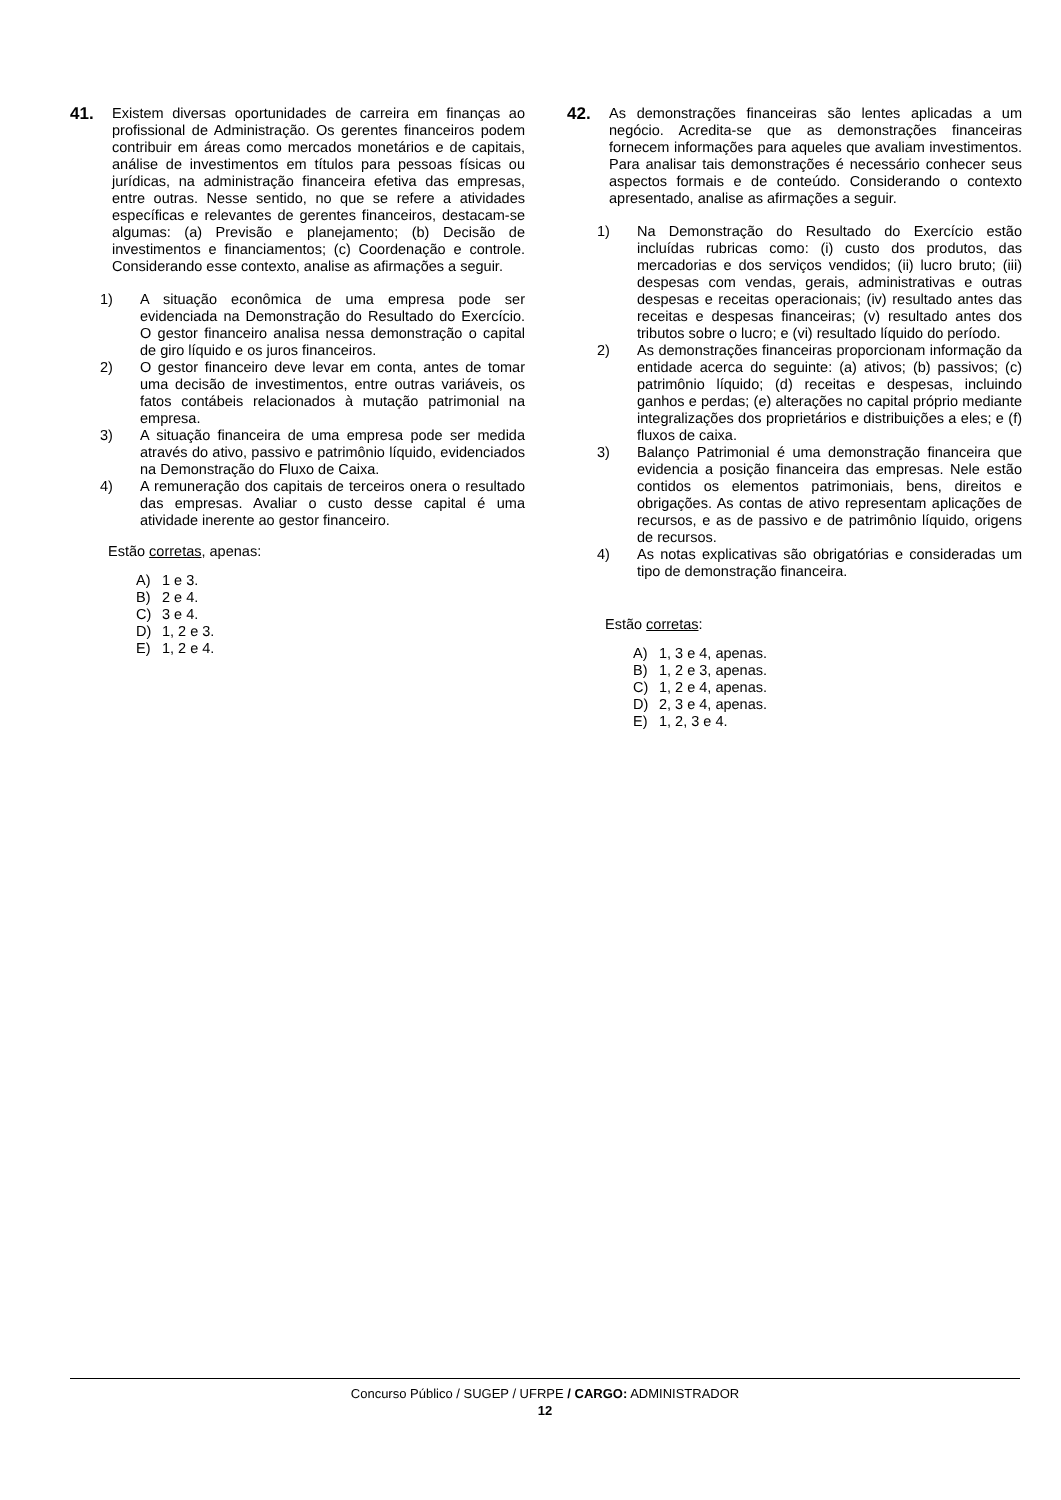41.
Existem diversas oportunidades de carreira em finanças ao profissional de Administração. Os gerentes financeiros podem contribuir em áreas como mercados monetários e de capitais, análise de investimentos em títulos para pessoas físicas ou jurídicas, na administração financeira efetiva das empresas, entre outras. Nesse sentido, no que se refere a atividades específicas e relevantes de gerentes financeiros, destacam-se algumas: (a) Previsão e planejamento; (b) Decisão de investimentos e financiamentos; (c) Coordenação e controle. Considerando esse contexto, analise as afirmações a seguir.
1) A situação econômica de uma empresa pode ser evidenciada na Demonstração do Resultado do Exercício. O gestor financeiro analisa nessa demonstração o capital de giro líquido e os juros financeiros.
2) O gestor financeiro deve levar em conta, antes de tomar uma decisão de investimentos, entre outras variáveis, os fatos contábeis relacionados à mutação patrimonial na empresa.
3) A situação financeira de uma empresa pode ser medida através do ativo, passivo e patrimônio líquido, evidenciados na Demonstração do Fluxo de Caixa.
4) A remuneração dos capitais de terceiros onera o resultado das empresas. Avaliar o custo desse capital é uma atividade inerente ao gestor financeiro.
Estão corretas, apenas:
A) 1 e 3.
B) 2 e 4.
C) 3 e 4.
D) 1, 2 e 3.
E) 1, 2 e 4.
42.
As demonstrações financeiras são lentes aplicadas a um negócio. Acredita-se que as demonstrações financeiras fornecem informações para aqueles que avaliam investimentos. Para analisar tais demonstrações é necessário conhecer seus aspectos formais e de conteúdo. Considerando o contexto apresentado, analise as afirmações a seguir.
1) Na Demonstração do Resultado do Exercício estão incluídas rubricas como: (i) custo dos produtos, das mercadorias e dos serviços vendidos; (ii) lucro bruto; (iii) despesas com vendas, gerais, administrativas e outras despesas e receitas operacionais; (iv) resultado antes das receitas e despesas financeiras; (v) resultado antes dos tributos sobre o lucro; e (vi) resultado líquido do período.
2) As demonstrações financeiras proporcionam informação da entidade acerca do seguinte: (a) ativos; (b) passivos; (c) patrimônio líquido; (d) receitas e despesas, incluindo ganhos e perdas; (e) alterações no capital próprio mediante integralizações dos proprietários e distribuições a eles; e (f) fluxos de caixa.
3) Balanço Patrimonial é uma demonstração financeira que evidencia a posição financeira das empresas. Nele estão contidos os elementos patrimoniais, bens, direitos e obrigações. As contas de ativo representam aplicações de recursos, e as de passivo e de patrimônio líquido, origens de recursos.
4) As notas explicativas são obrigatórias e consideradas um tipo de demonstração financeira.
Estão corretas:
A) 1, 3 e 4, apenas.
B) 1, 2 e 3, apenas.
C) 1, 2 e 4, apenas.
D) 2, 3 e 4, apenas.
E) 1, 2, 3 e 4.
Concurso Público / SUGEP / UFRPE / CARGO: ADMINISTRADOR
12